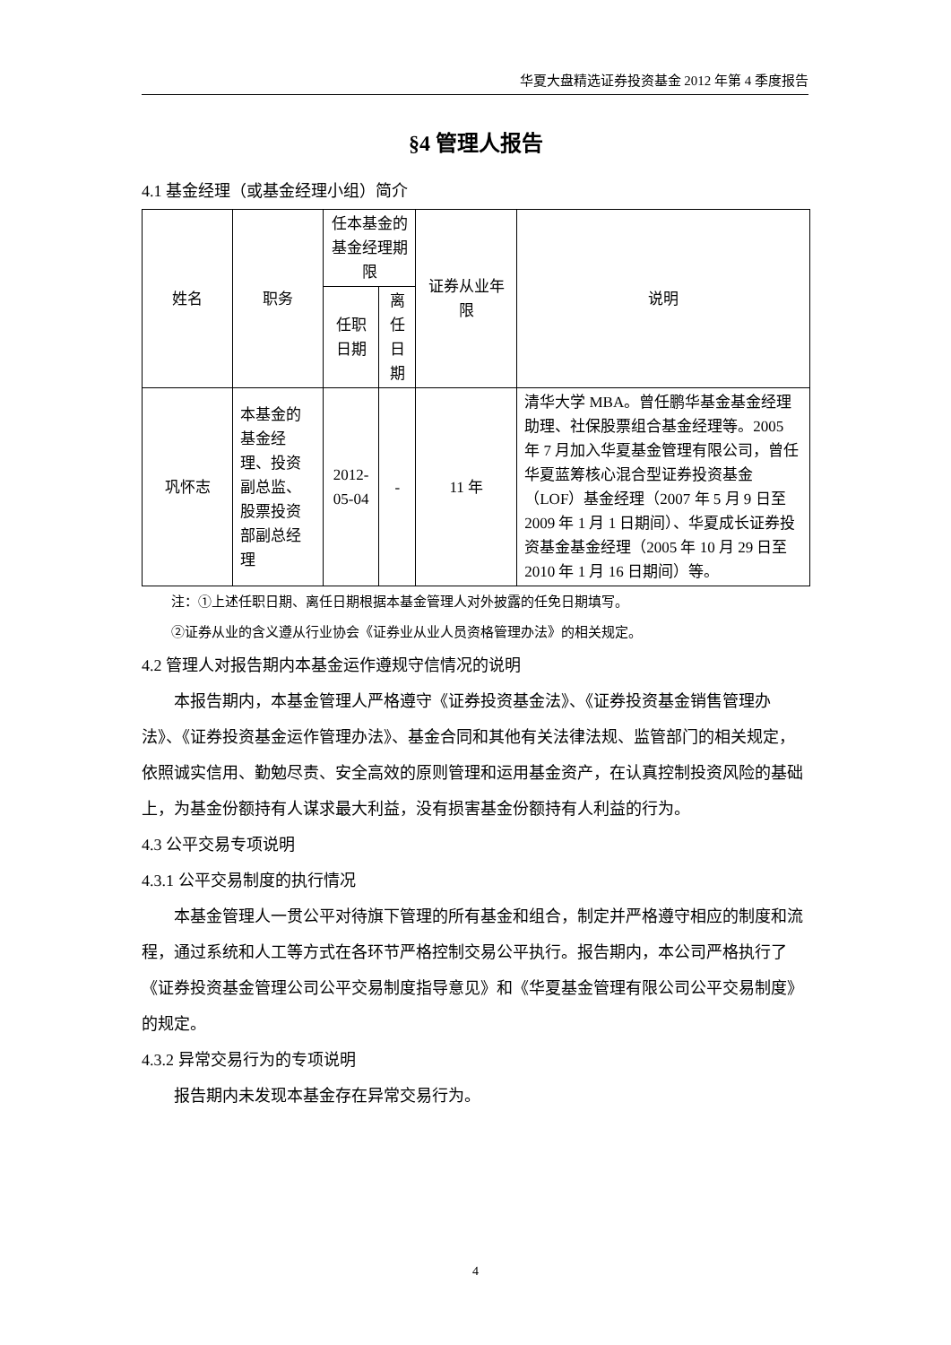华夏大盘精选证券投资基金 2012 年第 4 季度报告
§4 管理人报告
4.1 基金经理（或基金经理小组）简介
| 姓名 | 职务 | 任本基金的基金经理期限 | | 证券从业年限 | 说明 |
| --- | --- | --- | --- | --- | --- |
| | | 任职日期 | 离任日期 | | |
| 巩怀志 | 本基金的基金经理、投资副总监、股票投资部副总经理 | 2012-05-04 | - | 11 年 | 清华大学 MBA。曾任鹏华基金基金经理助理、社保股票组合基金经理等。2005 年 7 月加入华夏基金管理有限公司，曾任华夏蓝筹核心混合型证券投资基金（LOF）基金经理（2007 年 5 月 9 日至 2009 年 1 月 1 日期间）、华夏成长证券投资基金基金经理（2005 年 10 月 29 日至 2010 年 1 月 16 日期间）等。 |
注：①上述任职日期、离任日期根据本基金管理人对外披露的任免日期填写。
②证券从业的含义遵从行业协会《证券业从业人员资格管理办法》的相关规定。
4.2 管理人对报告期内本基金运作遵规守信情况的说明
本报告期内，本基金管理人严格遵守《证券投资基金法》、《证券投资基金销售管理办法》、《证券投资基金运作管理办法》、基金合同和其他有关法律法规、监管部门的相关规定，依照诚实信用、勤勉尽责、安全高效的原则管理和运用基金资产，在认真控制投资风险的基础上，为基金份额持有人谋求最大利益，没有损害基金份额持有人利益的行为。
4.3 公平交易专项说明
4.3.1 公平交易制度的执行情况
本基金管理人一贯公平对待旗下管理的所有基金和组合，制定并严格遵守相应的制度和流程，通过系统和人工等方式在各环节严格控制交易公平执行。报告期内，本公司严格执行了《证券投资基金管理公司公平交易制度指导意见》和《华夏基金管理有限公司公平交易制度》的规定。
4.3.2 异常交易行为的专项说明
报告期内未发现本基金存在异常交易行为。
4